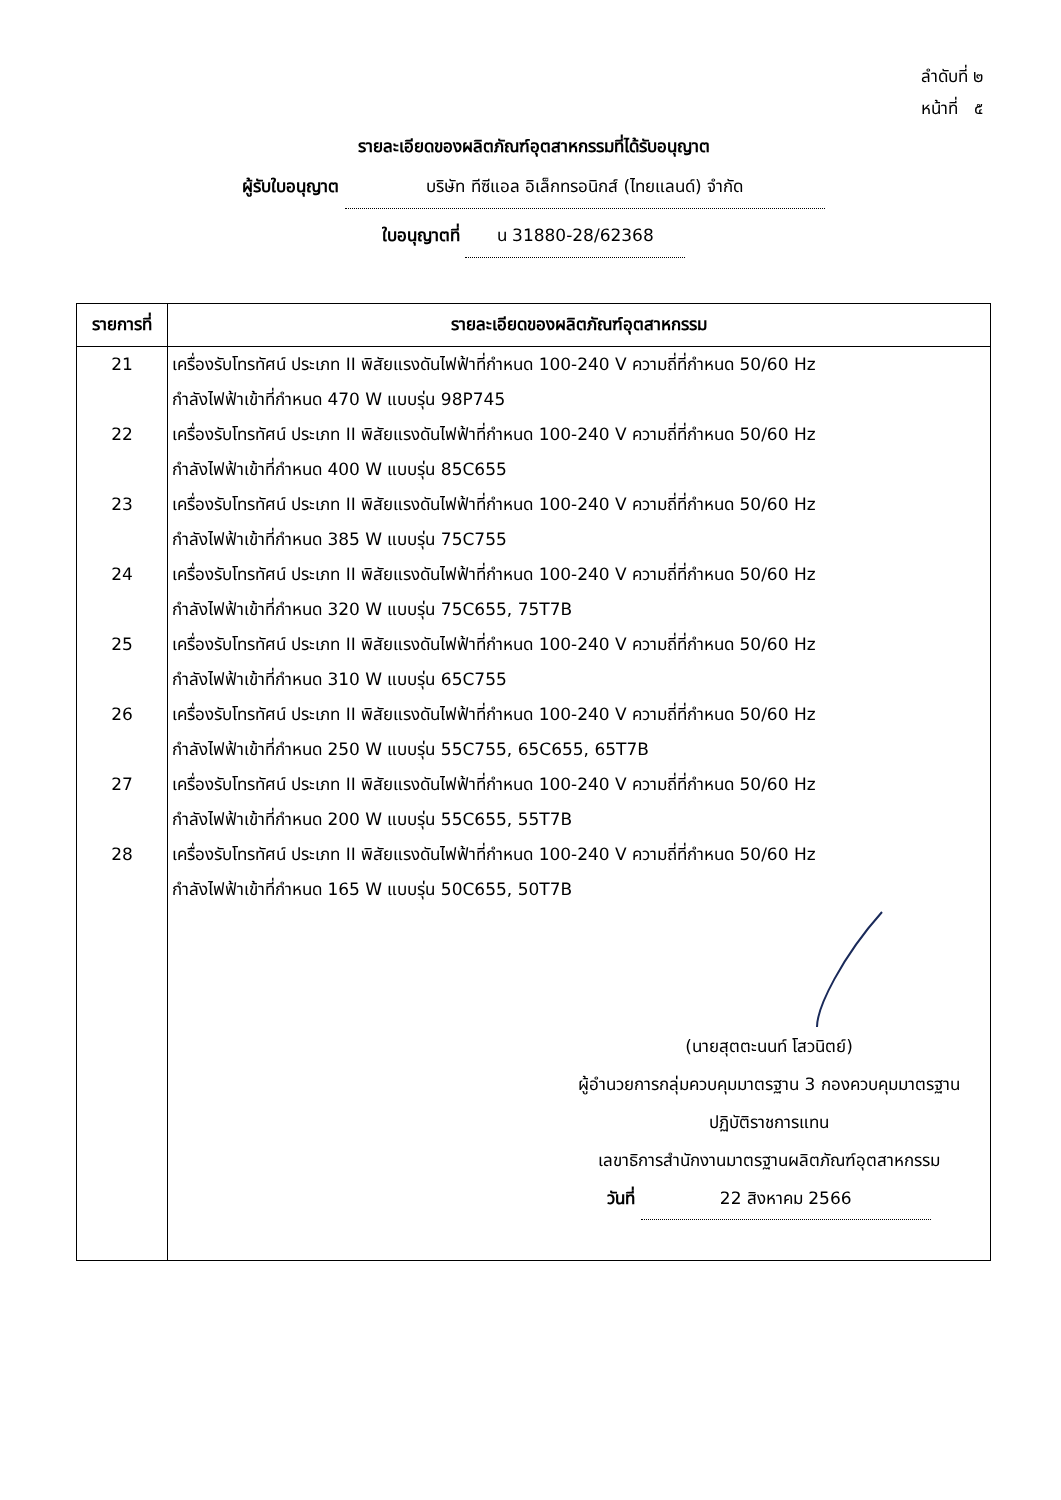ลำดับที่ ๒
หน้าที่ ๕
รายละเอียดของผลิตภัณฑ์อุตสาหกรรมที่ได้รับอนุญาต
ผู้รับใบอนุญาต บริษัท ทีซีแอล อิเล็กทรอนิกส์ (ไทยแลนด์) จำกัด
ใบอนุญาตที่ น 31880-28/62368
| รายการที่ | รายละเอียดของผลิตภัณฑ์อุตสาหกรรม |
| --- | --- |
| 21 | เครื่องรับโทรทัศน์ ประเภท II พิสัยแรงดันไฟฟ้าที่กำหนด 100-240 V ความถี่ที่กำหนด 50/60 Hz กำลังไฟฟ้าเข้าที่กำหนด 470 W แบบรุ่น 98P745 |
| 22 | เครื่องรับโทรทัศน์ ประเภท II พิสัยแรงดันไฟฟ้าที่กำหนด 100-240 V ความถี่ที่กำหนด 50/60 Hz กำลังไฟฟ้าเข้าที่กำหนด 400 W แบบรุ่น 85C655 |
| 23 | เครื่องรับโทรทัศน์ ประเภท II พิสัยแรงดันไฟฟ้าที่กำหนด 100-240 V ความถี่ที่กำหนด 50/60 Hz กำลังไฟฟ้าเข้าที่กำหนด 385 W แบบรุ่น 75C755 |
| 24 | เครื่องรับโทรทัศน์ ประเภท II พิสัยแรงดันไฟฟ้าที่กำหนด 100-240 V ความถี่ที่กำหนด 50/60 Hz กำลังไฟฟ้าเข้าที่กำหนด 320 W แบบรุ่น 75C655, 75T7B |
| 25 | เครื่องรับโทรทัศน์ ประเภท II พิสัยแรงดันไฟฟ้าที่กำหนด 100-240 V ความถี่ที่กำหนด 50/60 Hz กำลังไฟฟ้าเข้าที่กำหนด 310 W แบบรุ่น 65C755 |
| 26 | เครื่องรับโทรทัศน์ ประเภท II พิสัยแรงดันไฟฟ้าที่กำหนด 100-240 V ความถี่ที่กำหนด 50/60 Hz กำลังไฟฟ้าเข้าที่กำหนด 250 W แบบรุ่น 55C755, 65C655, 65T7B |
| 27 | เครื่องรับโทรทัศน์ ประเภท II พิสัยแรงดันไฟฟ้าที่กำหนด 100-240 V ความถี่ที่กำหนด 50/60 Hz กำลังไฟฟ้าเข้าที่กำหนด 200 W แบบรุ่น 55C655, 55T7B |
| 28 | เครื่องรับโทรทัศน์ ประเภท II พิสัยแรงดันไฟฟ้าที่กำหนด 100-240 V ความถี่ที่กำหนด 50/60 Hz กำลังไฟฟ้าเข้าที่กำหนด 165 W แบบรุ่น 50C655, 50T7B |
| | (นายสุตตะนนท์ โสวนิตย์) ผู้อำนวยการกลุ่มควบคุมมาตรฐาน 3 กองควบคุมมาตรฐาน ปฏิบัติราชการแทน เลขาธิการสำนักงานมาตรฐานผลิตภัณฑ์อุตสาหกรรม วันที่ 22 สิงหาคม 2566 |